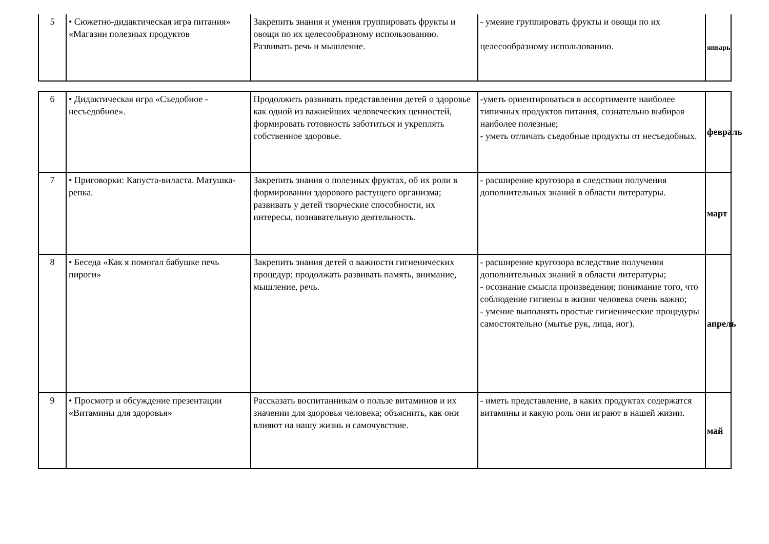| 5 | • Сюжетно-дидактическая игра питания» «Магазин полезных продуктов | Закрепить знания и умения группировать фрукты и овощи по их целесообразному использованию. Развивать речь и мышление. | - умение группировать фрукты и овощи по их целесообразному использованию. | январь |
| 6 | • Дидактическая игра «Съедобное - несъедобное». | Продолжить развивать представления детей о здоровье как одной из важнейших человеческих ценностей, формировать готовность заботиться и укреплять собственное здоровье. | -уметь ориентироваться в ассортименте наиболее типичных продуктов питания, сознательно выбирая наиболее полезные; - уметь отличать съедобные продукты от несъедобных. | февраль |
| 7 | • Приговорки: Капуста-виласта. Матушка-репка. | Закрепить знания о полезных фруктах, об их роли в формировании здорового растущего организма; развивать у детей творческие способности, их интересы, познавательную деятельность. | - расширение кругозора в следствии получения дополнительных знаний в области литературы. | март |
| 8 | • Беседа «Как я помогал бабушке печь пироги» | Закрепить знания детей о важности гигиенических процедур; продолжать развивать память, внимание, мышление, речь. | - расширение кругозора вследствие получения дополнительных знаний в области литературы; - осознание смысла произведения; понимание того, что соблюдение гигиены в жизни человека очень важно; - умение выполнять простые гигиенические процедуры самостоятельно (мытье рук, лица, ног). | апрель |
| 9 | • Просмотр и обсуждение презентации «Витамины для здоровья» | Рассказать воспитанникам о пользе витаминов и их значении для здоровья человека; объяснить, как они влияют на нашу жизнь и самочувствие. | - иметь представление, в каких продуктах содержатся витамины и какую роль они играют в нашей жизни. | май |